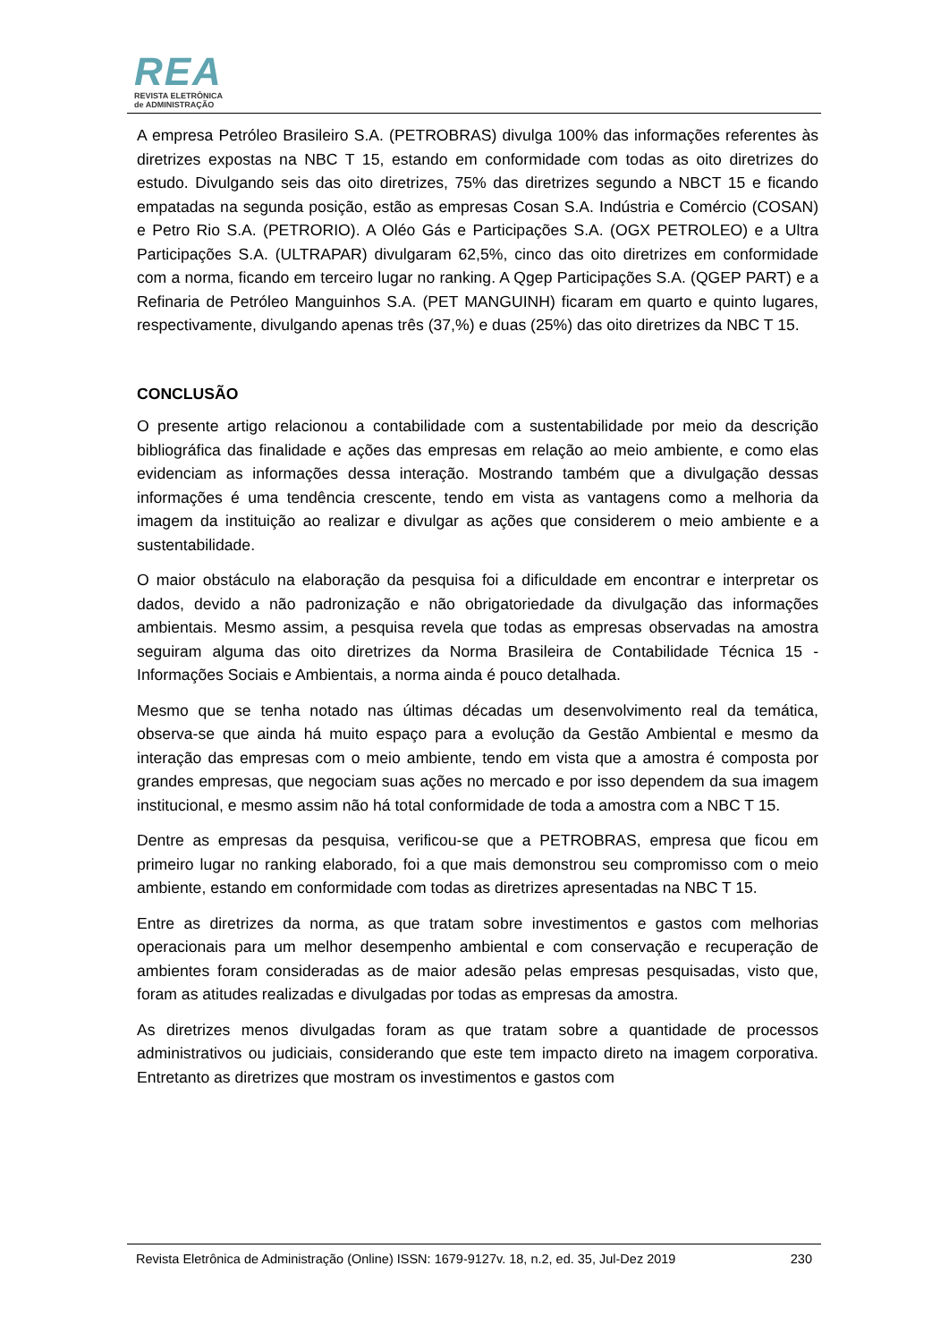REA
REVISTA ELETRÔNICA
de ADMINISTRAÇÃO
A empresa Petróleo Brasileiro S.A. (PETROBRAS) divulga 100% das informações referentes às diretrizes expostas na NBC T 15, estando em conformidade com todas as oito diretrizes do estudo. Divulgando seis das oito diretrizes, 75% das diretrizes segundo a NBCT 15 e ficando empatadas na segunda posição, estão as empresas Cosan S.A. Indústria e Comércio (COSAN) e Petro Rio S.A. (PETRORIO). A Oléo Gás e Participações S.A. (OGX PETROLEO) e a Ultra Participações S.A. (ULTRAPAR) divulgaram 62,5%, cinco das oito diretrizes em conformidade com a norma, ficando em terceiro lugar no ranking. A Qgep Participações S.A. (QGEP PART) e a Refinaria de Petróleo Manguinhos S.A. (PET MANGUINH) ficaram em quarto e quinto lugares, respectivamente, divulgando apenas três (37,%) e duas (25%) das oito diretrizes da NBC T 15.
CONCLUSÃO
O presente artigo relacionou a contabilidade com a sustentabilidade por meio da descrição bibliográfica das finalidade e ações das empresas em relação ao meio ambiente, e como elas evidenciam as informações dessa interação. Mostrando também que a divulgação dessas informações é uma tendência crescente, tendo em vista as vantagens como a melhoria da imagem da instituição ao realizar e divulgar as ações que considerem o meio ambiente e a sustentabilidade.
O maior obstáculo na elaboração da pesquisa foi a dificuldade em encontrar e interpretar os dados, devido a não padronização e não obrigatoriedade da divulgação das informações ambientais. Mesmo assim, a pesquisa revela que todas as empresas observadas na amostra seguiram alguma das oito diretrizes da Norma Brasileira de Contabilidade Técnica 15 - Informações Sociais e Ambientais, a norma ainda é pouco detalhada.
Mesmo que se tenha notado nas últimas décadas um desenvolvimento real da temática, observa-se que ainda há muito espaço para a evolução da Gestão Ambiental e mesmo da interação das empresas com o meio ambiente, tendo em vista que a amostra é composta por grandes empresas, que negociam suas ações no mercado e por isso dependem da sua imagem institucional, e mesmo assim não há total conformidade de toda a amostra com a NBC T 15.
Dentre as empresas da pesquisa, verificou-se que a PETROBRAS, empresa que ficou em primeiro lugar no ranking elaborado, foi a que mais demonstrou seu compromisso com o meio ambiente, estando em conformidade com todas as diretrizes apresentadas na NBC T 15.
Entre as diretrizes da norma, as que tratam sobre investimentos e gastos com melhorias operacionais para um melhor desempenho ambiental e com conservação e recuperação de ambientes foram consideradas as de maior adesão pelas empresas pesquisadas, visto que, foram as atitudes realizadas e divulgadas por todas as empresas da amostra.
As diretrizes menos divulgadas foram as que tratam sobre a quantidade de processos administrativos ou judiciais, considerando que este tem impacto direto na imagem corporativa. Entretanto as diretrizes que mostram os investimentos e gastos com
Revista Eletrônica de Administração (Online) ISSN: 1679-9127v. 18, n.2, ed. 35, Jul-Dez 2019 230